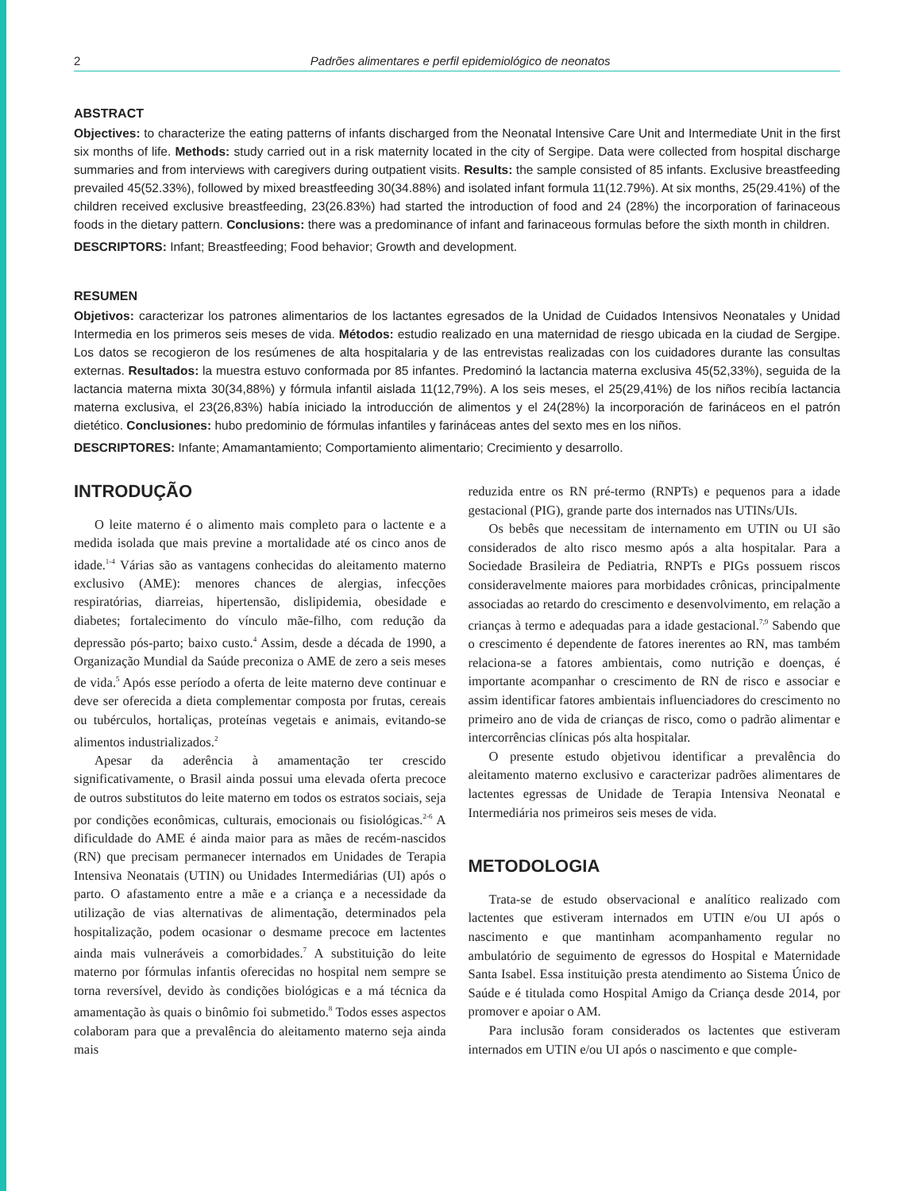2 Padrões alimentares e perfil epidemiológico de neonatos
ABSTRACT
Objectives: to characterize the eating patterns of infants discharged from the Neonatal Intensive Care Unit and Intermediate Unit in the first six months of life. Methods: study carried out in a risk maternity located in the city of Sergipe. Data were collected from hospital discharge summaries and from interviews with caregivers during outpatient visits. Results: the sample consisted of 85 infants. Exclusive breastfeeding prevailed 45(52.33%), followed by mixed breastfeeding 30(34.88%) and isolated infant formula 11(12.79%). At six months, 25(29.41%) of the children received exclusive breastfeeding, 23(26.83%) had started the introduction of food and 24 (28%) the incorporation of farinaceous foods in the dietary pattern. Conclusions: there was a predominance of infant and farinaceous formulas before the sixth month in children.
DESCRIPTORS: Infant; Breastfeeding; Food behavior; Growth and development.
RESUMEN
Objetivos: caracterizar los patrones alimentarios de los lactantes egresados de la Unidad de Cuidados Intensivos Neonatales y Unidad Intermedia en los primeros seis meses de vida. Métodos: estudio realizado en una maternidad de riesgo ubicada en la ciudad de Sergipe. Los datos se recogieron de los resúmenes de alta hospitalaria y de las entrevistas realizadas con los cuidadores durante las consultas externas. Resultados: la muestra estuvo conformada por 85 infantes. Predominó la lactancia materna exclusiva 45(52,33%), seguida de la lactancia materna mixta 30(34,88%) y fórmula infantil aislada 11(12,79%). A los seis meses, el 25(29,41%) de los niños recibía lactancia materna exclusiva, el 23(26,83%) había iniciado la introducción de alimentos y el 24(28%) la incorporación de farináceos en el patrón dietético. Conclusiones: hubo predominio de fórmulas infantiles y farináceas antes del sexto mes en los niños.
DESCRIPTORES: Infante; Amamantamiento; Comportamiento alimentario; Crecimiento y desarrollo.
INTRODUÇÃO
O leite materno é o alimento mais completo para o lactente e a medida isolada que mais previne a mortalidade até os cinco anos de idade.<sup>1-4</sup> Várias são as vantagens conhecidas do aleitamento materno exclusivo (AME): menores chances de alergias, infecções respiratórias, diarreias, hipertensão, dislipidemia, obesidade e diabetes; fortalecimento do vínculo mãe-filho, com redução da depressão pós-parto; baixo custo.<sup>4</sup> Assim, desde a década de 1990, a Organização Mundial da Saúde preconiza o AME de zero a seis meses de vida.<sup>5</sup> Após esse período a oferta de leite materno deve continuar e deve ser oferecida a dieta complementar composta por frutas, cereais ou tubérculos, hortaliças, proteínas vegetais e animais, evitando-se alimentos industrializados.<sup>2</sup>
Apesar da aderência à amamentação ter crescido significativamente, o Brasil ainda possui uma elevada oferta precoce de outros substitutos do leite materno em todos os estratos sociais, seja por condições econômicas, culturais, emocionais ou fisiológicas.<sup>2-6</sup> A dificuldade do AME é ainda maior para as mães de recém-nascidos (RN) que precisam permanecer internados em Unidades de Terapia Intensiva Neonatais (UTIN) ou Unidades Intermediárias (UI) após o parto. O afastamento entre a mãe e a criança e a necessidade da utilização de vias alternativas de alimentação, determinados pela hospitalização, podem ocasionar o desmame precoce em lactentes ainda mais vulneráveis a comorbidades.<sup>7</sup> A substituição do leite materno por fórmulas infantis oferecidas no hospital nem sempre se torna reversível, devido às condições biológicas e a má técnica da amamentação às quais o binômio foi submetido.<sup>8</sup> Todos esses aspectos colaboram para que a prevalência do aleitamento materno seja ainda mais
reduzida entre os RN pré-termo (RNPTs) e pequenos para a idade gestacional (PIG), grande parte dos internados nas UTINs/UIs.
Os bebês que necessitam de internamento em UTIN ou UI são considerados de alto risco mesmo após a alta hospitalar. Para a Sociedade Brasileira de Pediatria, RNPTs e PIGs possuem riscos consideravelmente maiores para morbidades crônicas, principalmente associadas ao retardo do crescimento e desenvolvimento, em relação a crianças à termo e adequadas para a idade gestacional.<sup>7,9</sup> Sabendo que o crescimento é dependente de fatores inerentes ao RN, mas também relaciona-se a fatores ambientais, como nutrição e doenças, é importante acompanhar o crescimento de RN de risco e associar e assim identificar fatores ambientais influenciadores do crescimento no primeiro ano de vida de crianças de risco, como o padrão alimentar e intercorrências clínicas pós alta hospitalar.
O presente estudo objetivou identificar a prevalência do aleitamento materno exclusivo e caracterizar padrões alimentares de lactentes egressas de Unidade de Terapia Intensiva Neonatal e Intermediária nos primeiros seis meses de vida.
METODOLOGIA
Trata-se de estudo observacional e analítico realizado com lactentes que estiveram internados em UTIN e/ou UI após o nascimento e que mantinham acompanhamento regular no ambulatório de seguimento de egressos do Hospital e Maternidade Santa Isabel. Essa instituição presta atendimento ao Sistema Único de Saúde e é titulada como Hospital Amigo da Criança desde 2014, por promover e apoiar o AM.
Para inclusão foram considerados os lactentes que estiveram internados em UTIN e/ou UI após o nascimento e que comple-